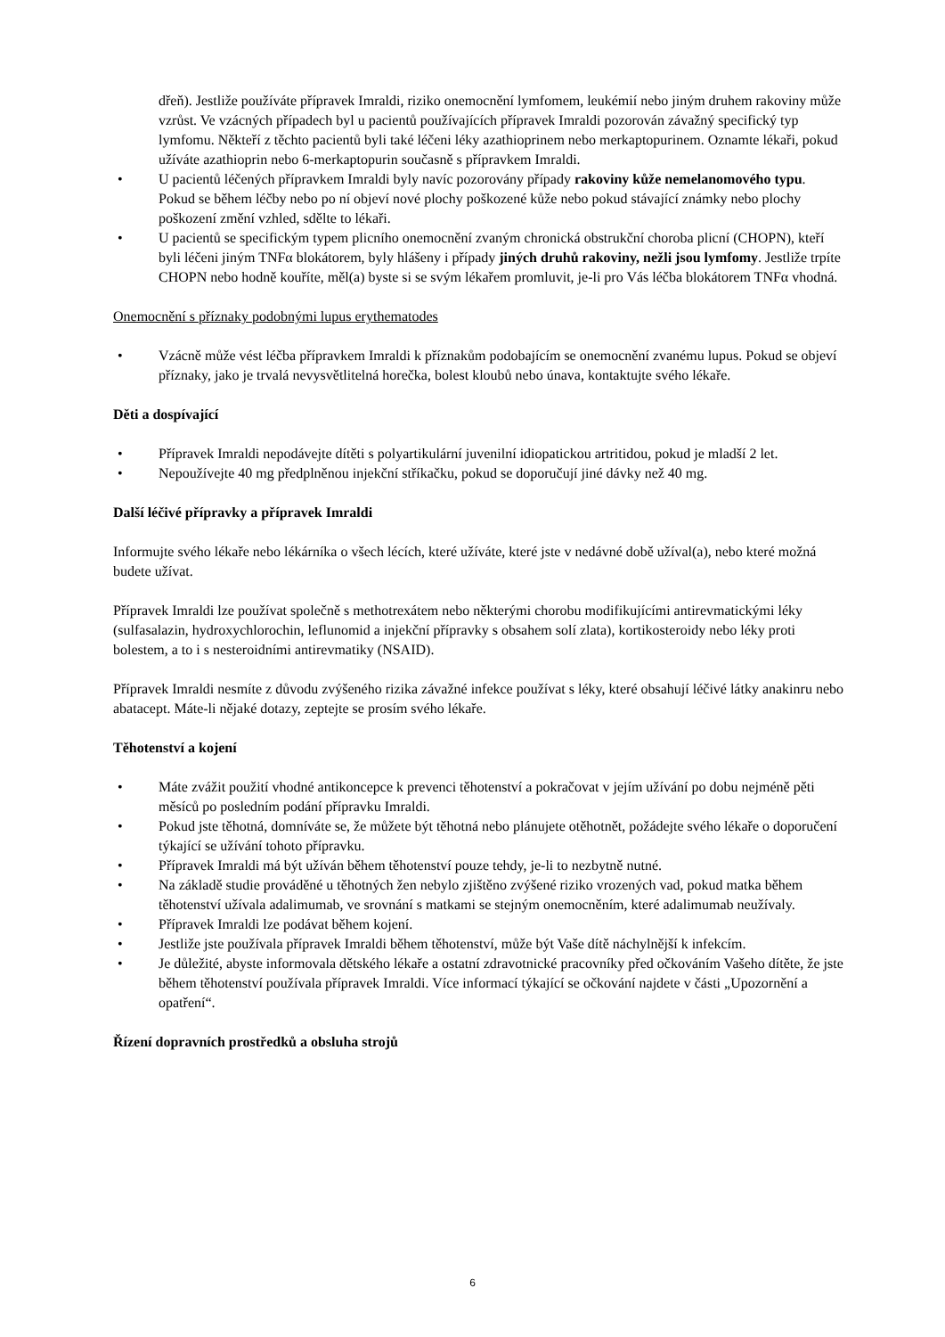dřeň). Jestliže používáte přípravek Imraldi, riziko onemocnění lymfomem, leukémií nebo jiným druhem rakoviny může vzrůst. Ve vzácných případech byl u pacientů používajících přípravek Imraldi pozorován závažný specifický typ lymfomu. Někteří z těchto pacientů byli také léčeni léky azathioprinem nebo merkaptopurinem. Oznamte lékaři, pokud užíváte azathioprin nebo 6-merkaptopurin současně s přípravkem Imraldi.
• U pacientů léčených přípravkem Imraldi byly navíc pozorovány případy rakoviny kůže nemelanomového typu. Pokud se během léčby nebo po ní objeví nové plochy poškozené kůže nebo pokud stávající známky nebo plochy poškození změní vzhled, sdělte to lékaři.
• U pacientů se specifickým typem plicního onemocnění zvaným chronická obstrukční choroba plicní (CHOPN), kteří byli léčeni jiným TNFα blokátorem, byly hlášeny i případy jiných druhů rakoviny, nežli jsou lymfomy. Jestliže trpíte CHOPN nebo hodně kouříte, měl(a) byste si se svým lékařem promluvit, je-li pro Vás léčba blokátorem TNFα vhodná.
Onemocnění s příznaky podobnými lupus erythematodes
• Vzácně může vést léčba přípravkem Imraldi k příznakům podobajícím se onemocnění zvanému lupus. Pokud se objeví příznaky, jako je trvalá nevysvětlitelná horečka, bolest kloubů nebo únava, kontaktujte svého lékaře.
Děti a dospívající
• Přípravek Imraldi nepodávejte dítěti s polyartikulární juvenilní idiopatickou artritidou, pokud je mladší 2 let.
• Nepoužívejte 40 mg předplněnou injekční stříkačku, pokud se doporučují jiné dávky než 40 mg.
Další léčivé přípravky a přípravek Imraldi
Informujte svého lékaře nebo lékárníka o všech lécích, které užíváte, které jste v nedávné době užíval(a), nebo které možná budete užívat.
Přípravek Imraldi lze používat společně s methotrexátem nebo některými chorobu modifikujícími antirevmatickými léky (sulfasalazin, hydroxychlorochin, leflunomid a injekční přípravky s obsahem solí zlata), kortikosteroidy nebo léky proti bolestem, a to i s nesteroidními antirevmatiky (NSAID).
Přípravek Imraldi nesmíte z důvodu zvýšeného rizika závažné infekce používat s léky, které obsahují léčivé látky anakinru nebo abatacept. Máte-li nějaké dotazy, zeptejte se prosím svého lékaře.
Těhotenství a kojení
• Máte zvážit použití vhodné antikoncepce k prevenci těhotenství a pokračovat v jejím užívání po dobu nejméně pěti měsíců po posledním podání přípravku Imraldi.
• Pokud jste těhotná, domníváte se, že můžete být těhotná nebo plánujete otěhotnět, požádejte svého lékaře o doporučení týkající se užívání tohoto přípravku.
• Přípravek Imraldi má být užíván během těhotenství pouze tehdy, je-li to nezbytně nutné.
• Na základě studie prováděné u těhotných žen nebylo zjištěno zvýšené riziko vrozených vad, pokud matka během těhotenství užívala adalimumab, ve srovnání s matkami se stejným onemocněním, které adalimumab neužívaly.
• Přípravek Imraldi lze podávat během kojení.
• Jestliže jste používala přípravek Imraldi během těhotenství, může být Vaše dítě náchylnější k infekcím.
• Je důležité, abyste informovala dětského lékaře a ostatní zdravotnické pracovníky před očkováním Vašeho dítěte, že jste během těhotenství používala přípravek Imraldi. Více informací týkající se očkování najdete v části „Upozornění a opatření“.
Řízení dopravních prostředků a obsluha strojů
6